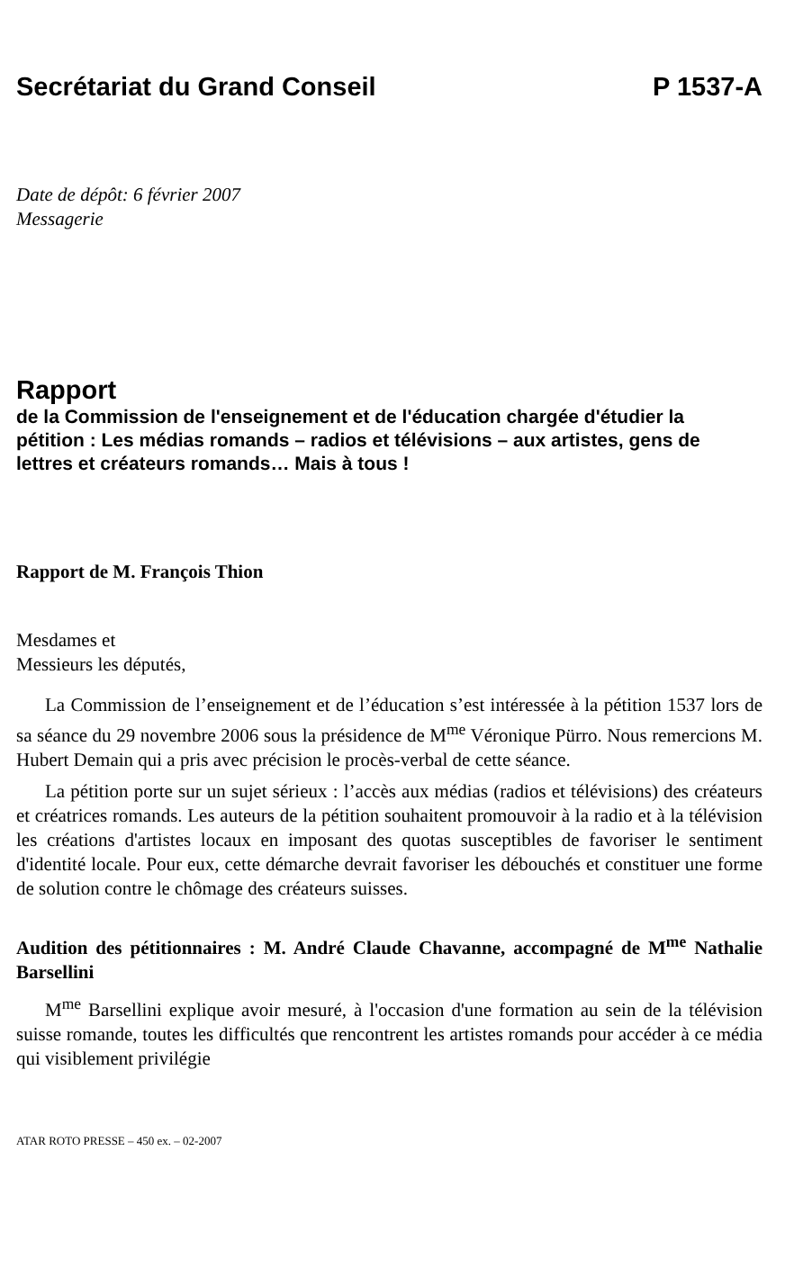Secrétariat du Grand Conseil P 1537-A
Date de dépôt: 6 février 2007
Messagerie
Rapport
de la Commission de l'enseignement et de l'éducation chargée d'étudier la pétition : Les médias romands – radios et télévisions – aux artistes, gens de lettres et créateurs romands… Mais à tous !
Rapport de M. François Thion
Mesdames et
Messieurs les députés,
La Commission de l’enseignement et de l’éducation s’est intéressée à la pétition 1537 lors de sa séance du 29 novembre 2006 sous la présidence de M<sup>me</sup> Véronique Pürro. Nous remercions M. Hubert Demain qui a pris avec précision le procès-verbal de cette séance.
La pétition porte sur un sujet sérieux : l’accès aux médias (radios et télévisions) des créateurs et créatrices romands. Les auteurs de la pétition souhaitent promouvoir à la radio et à la télévision les créations d'artistes locaux en imposant des quotas susceptibles de favoriser le sentiment d'identité locale. Pour eux, cette démarche devrait favoriser les débouchés et constituer une forme de solution contre le chômage des créateurs suisses.
Audition des pétitionnaires : M. André Claude Chavanne, accompagné de M<sup>me</sup> Nathalie Barsellini
M<sup>me</sup> Barsellini explique avoir mesuré, à l'occasion d'une formation au sein de la télévision suisse romande, toutes les difficultés que rencontrent les artistes romands pour accéder à ce média qui visiblement privilégie
ATAR ROTO PRESSE – 450 ex. – 02-2007